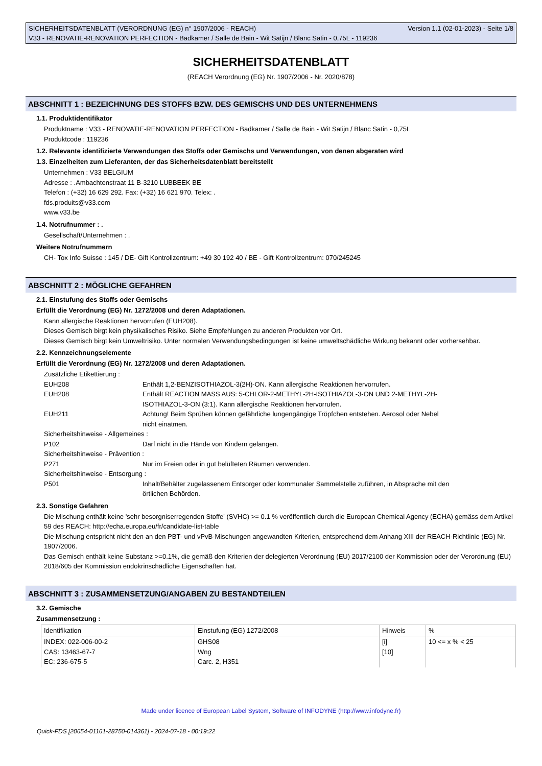SICHERHEITSDATENBLATT (VERORDNUNG (EG) n° 1907/2006 - REACH) Version 1.1 (02-01-2023) - Seite 1/8
V33 - RENOVATIE-RENOVATION PERFECTION - Badkamer / Salle de Bain - Wit Satijn / Blanc Satin - 0,75L - 119236
SICHERHEITSDATENBLATT
(REACH Verordnung (EG) Nr. 1907/2006 - Nr. 2020/878)
ABSCHNITT 1 : BEZEICHNUNG DES STOFFS BZW. DES GEMISCHS UND DES UNTERNEHMENS
1.1. Produktidentifikator
Produktname : V33 - RENOVATIE-RENOVATION PERFECTION - Badkamer / Salle de Bain - Wit Satijn / Blanc Satin - 0,75L
Produktcode : 119236
1.2. Relevante identifizierte Verwendungen des Stoffs oder Gemischs und Verwendungen, von denen abgeraten wird
1.3. Einzelheiten zum Lieferanten, der das Sicherheitsdatenblatt bereitstellt
Unternehmen : V33 BELGIUM
Adresse : .Ambachtenstraat 11 B-3210 LUBBEEK BE
Telefon : (+32) 16 629 292. Fax: (+32) 16 621 970. Telex: .
fds.produits@v33.com
www.v33.be
1.4. Notrufnummer : .
Gesellschaft/Unternehmen : .
Weitere Notrufnummern
CH- Tox Info Suisse : 145 / DE- Gift Kontrollzentrum: +49 30 192 40 / BE - Gift Kontrollzentrum: 070/245245
ABSCHNITT 2 : MÖGLICHE GEFAHREN
2.1. Einstufung des Stoffs oder Gemischs
Erfüllt die Verordnung (EG) Nr. 1272/2008 und deren Adaptationen.
Kann allergische Reaktionen hervorrufen (EUH208).
Dieses Gemisch birgt kein physikalisches Risiko. Siehe Empfehlungen zu anderen Produkten vor Ort.
Dieses Gemisch birgt kein Umweltrisiko. Unter normalen Verwendungsbedingungen ist keine umweltschädliche Wirkung bekannt oder vorhersehbar.
2.2. Kennzeichnungselemente
Erfüllt die Verordnung (EG) Nr. 1272/2008 und deren Adaptationen.
Zusätzliche Etikettierung :
EUH208
Enthält 1,2-BENZISOTHIAZOL-3(2H)-ON. Kann allergische Reaktionen hervorrufen.
EUH208
Enthält REACTION MASS AUS: 5-CHLOR-2-METHYL-2H-ISOTHIAZOL-3-ON UND 2-METHYL-2H-ISOTHIAZOL-3-ON (3:1). Kann allergische Reaktionen hervorrufen.
EUH211
Achtung! Beim Sprühen können gefährliche lungengängige Tröpfchen entstehen. Aerosol oder Nebel nicht einatmen.
Sicherheitshinweise - Allgemeines :
P102
Darf nicht in die Hände von Kindern gelangen.
Sicherheitshinweise - Prävention :
P271
Nur im Freien oder in gut belüfteten Räumen verwenden.
Sicherheitshinweise - Entsorgung :
P501
Inhalt/Behälter zugelassenem Entsorger oder kommunaler Sammelstelle zuführen, in Absprache mit den örtlichen Behörden.
2.3. Sonstige Gefahren
Die Mischung enthält keine 'sehr besorgniserregenden Stoffe' (SVHC) >= 0.1 % veröffentlich durch die European Chemical Agency (ECHA) gemäss dem Artikel 59 des REACH: http://echa.europa.eu/fr/candidate-list-table
Die Mischung entspricht nicht den an den PBT- und vPvB-Mischungen angewandten Kriterien, entsprechend dem Anhang XIII der REACH-Richtlinie (EG) Nr. 1907/2006.
Das Gemisch enthält keine Substanz >=0.1%, die gemäß den Kriterien der delegierten Verordnung (EU) 2017/2100 der Kommission oder der Verordnung (EU) 2018/605 der Kommission endokrinschädliche Eigenschaften hat.
ABSCHNITT 3 : ZUSAMMENSETZUNG/ANGABEN ZU BESTANDTEILEN
3.2. Gemische
Zusammensetzung :
| Identifikation | Einstufung (EG) 1272/2008 | Hinweis | % |
| --- | --- | --- | --- |
| INDEX: 022-006-00-2 CAS: 13463-67-7 EC: 236-675-5 | GHS08 Wng Carc. 2, H351 | [i] [10] | 10 <= x % < 25 |
Made under licence of European Label System, Software of INFODYNE (http://www.infodyne.fr)
Quick-FDS [20654-01161-28750-014361] - 2024-07-18 - 00:19:22